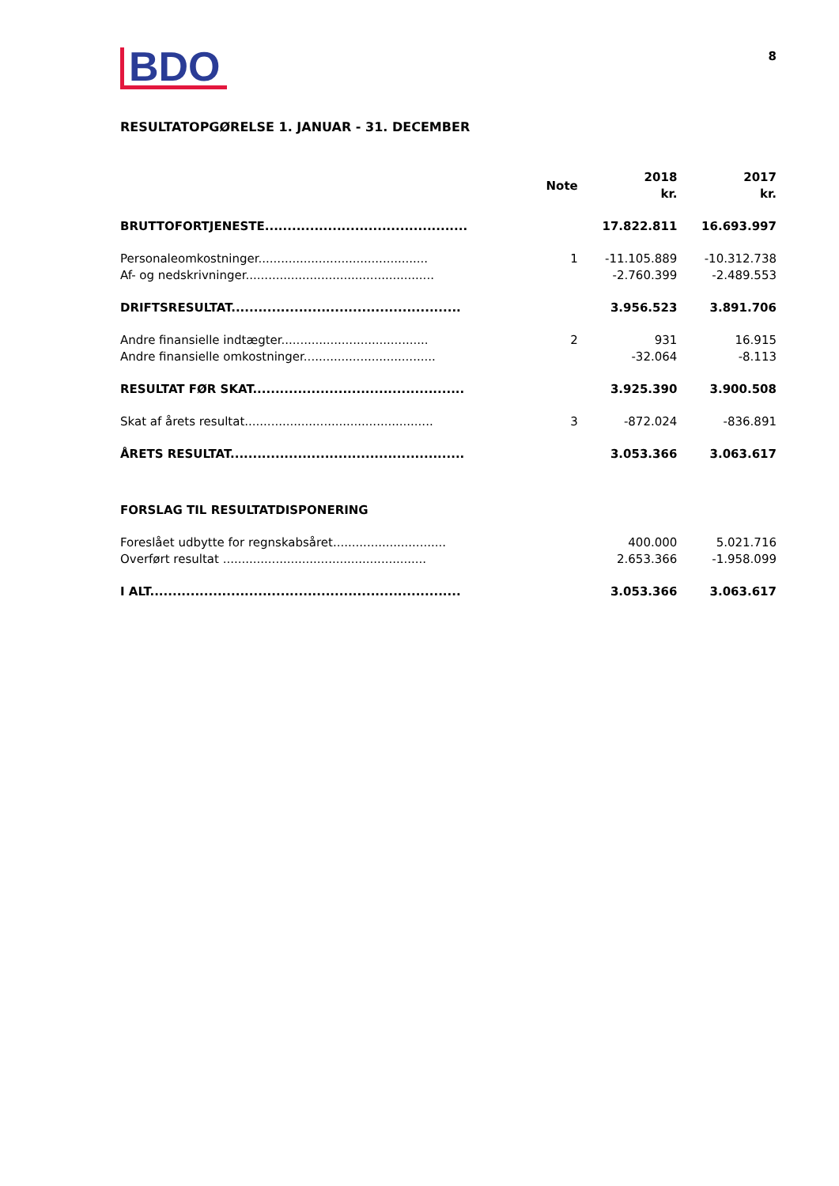BDO
8
RESULTATOPGØRELSE 1. JANUAR - 31. DECEMBER
| | Note | 2018 kr. | 2017 kr. |
| --- | --- | --- | --- |
| BRUTTOFORTJENESTE............................................. | | 17.822.811 | 16.693.997 |
| Personaleomkostninger............................................. | 1 | -11.105.889 | -10.312.738 |
| Af- og nedskrivninger.................................................. | | -2.760.399 | -2.489.553 |
| DRIFTSRESULTAT................................................... | | 3.956.523 | 3.891.706 |
| Andre finansielle indtægter....................................... | 2 | 931 | 16.915 |
| Andre finansielle omkostninger................................... | | -32.064 | -8.113 |
| RESULTAT FØR SKAT............................................... | | 3.925.390 | 3.900.508 |
| Skat af årets resultat.................................................. | 3 | -872.024 | -836.891 |
| ÅRETS RESULTAT.................................................... | | 3.053.366 | 3.063.617 |
| FORSLAG TIL RESULTATDISPONERING | | | |
| Foreslået udbytte for regnskabsåret.............................. | | 400.000 | 5.021.716 |
| Overført resultat ...................................................... | | 2.653.366 | -1.958.099 |
| I ALT..................................................................... | | 3.053.366 | 3.063.617 |